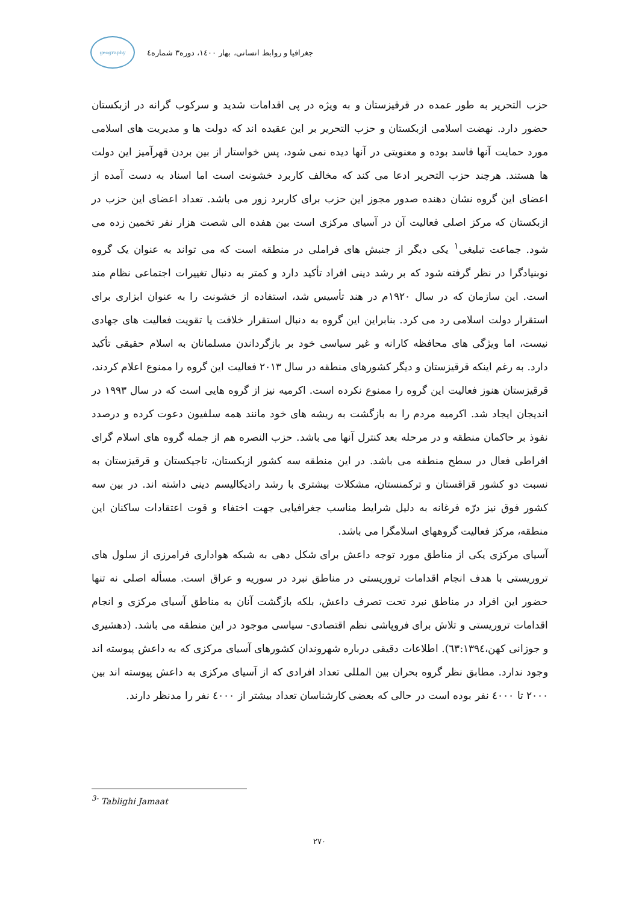جغرافیا و روابط انسانی، بهار ۱٤۰۰، دوره۳ شماره٤
geography
حزب التحریر به طور عمده در قرقیزستان و به ویژه در پی اقدامات شدید و سرکوب گرانه در ازبکستان حضور دارد. نهضت اسلامی ازبکستان و حزب التحریر بر این عقیده اند که دولت ها و مدیریت های اسلامی مورد حمایت آنها فاسد بوده و معنویتی در آنها دیده نمی شود، پس خواستار از بین بردن قهرآمیز این دولت ها هستند. هرچند حزب التحریر ادعا می کند که مخالف کاربرد خشونت است اما اسناد به دست آمده از اعضای این گروه نشان دهنده صدور مجوز این حزب برای کاربرد زور می باشد. تعداد اعضای این حزب در ازبکستان که مرکز اصلی فعالیت آن در آسیای مرکزی است بین هفده الی شصت هزار نفر تخمین زده می شود. جماعت تبلیغی<sup>۱</sup> یکی دیگر از جنبش های فراملی در منطقه است که می تواند به عنوان یک گروه نوبنیادگرا در نظر گرفته شود که بر رشد دینی افراد تأکید دارد و کمتر به دنبال تغییرات اجتماعی نظام مند است. این سازمان که در سال ۱۹۲۰م در هند تأسیس شد، استفاده از خشونت را به عنوان ابزاری برای استقرار دولت اسلامی رد می کرد. بنابراین این گروه به دنبال استقرار خلافت یا تقویت فعالیت های جهادی نیست، اما ویژگی های محافظه کارانه و غیر سیاسی خود بر بازگرداندن مسلمانان به اسلام حقیقی تأکید دارد. به رغم اینکه قرقیزستان و دیگر کشورهای منطقه در سال ۲۰۱۳ فعالیت این گروه را ممنوع اعلام کردند، قرقیزستان هنوز فعالیت این گروه را ممنوع نکرده است. اکرمیه نیز از گروه هایی است که در سال ۱۹۹۳ در اندیجان ایجاد شد. اکرمیه مردم را به بازگشت به ریشه های خود مانند همه سلفیون دعوت کرده و درصدد نفوذ بر حاکمان منطقه و در مرحله بعد کنترل آنها می باشد. حزب النصره هم از جمله گروه های اسلام گرای افراطی فعال در سطح منطقه می باشد. در این منطقه سه کشور ازبکستان، تاجیکستان و قرقیزستان به نسبت دو کشور قزاقستان و ترکمنستان، مشکلات بیشتری با رشد رادیکالیسم دینی داشته اند. در بین سه کشور فوق نیز درّه فرغانه به دلیل شرایط مناسب جغرافیایی جهت اختفاء و قوت اعتقادات ساکنان این منطقه، مرکز فعالیت گروههای اسلامگرا می باشد.
آسیای مرکزی یکی از مناطق مورد توجه داعش برای شکل دهی به شبکه هواداری فرامرزی از سلول های تروریستی با هدف انجام اقدامات تروریستی در مناطق نبرد در سوریه و عراق است. مسأله اصلی نه تنها حضور این افراد در مناطق نبرد تحت تصرف داعش، بلکه بازگشت آنان به مناطق آسیای مرکزی و انجام اقدامات تروریستی و تلاش برای فروپاشی نظم اقتصادی- سیاسی موجود در این منطقه می باشد. (دهشیری و جوزانی کهن،٦۳:۱۳۹٤). اطلاعات دقیقی درباره شهروندان کشورهای آسیای مرکزی که به داعش پیوسته اند وجود ندارد. مطابق نظر گروه بحران بین المللی تعداد افرادی که از آسیای مرکزی به داعش پیوسته اند بین ۲۰۰۰ تا ٤۰۰۰ نفر بوده است در حالی که بعضی کارشناسان تعداد بیشتر از ٤۰۰۰ نفر را مدنظر دارند.
<sup>3-</sup> Tablighi Jamaat
۲۷۰